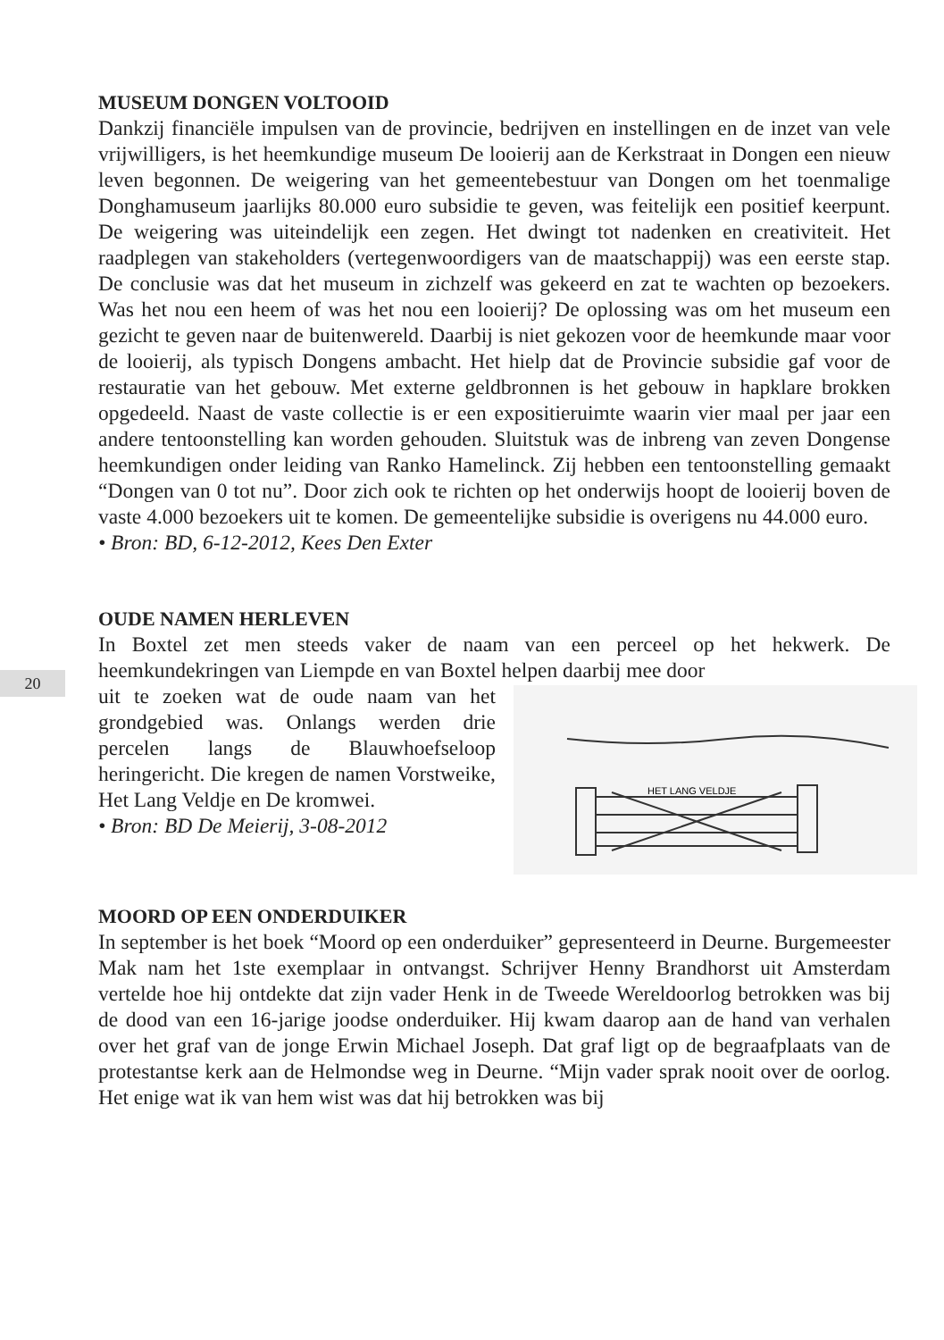20
MUSEUM DONGEN VOLTOOID
Dankzij financiële impulsen van de provincie, bedrijven en instellingen en de inzet van vele vrijwilligers, is het heemkundige museum De looierij aan de Kerkstraat in Dongen een nieuw leven begonnen. De weigering van het gemeentebestuur van Dongen om het toenmalige Donghamuseum jaarlijks 80.000 euro subsidie te geven, was feitelijk een positief keerpunt. De weigering was uiteindelijk een zegen. Het dwingt tot nadenken en creativiteit. Het raadplegen van stakeholders (vertegenwoordigers van de maatschappij) was een eerste stap. De conclusie was dat het museum in zichzelf was gekeerd en zat te wachten op bezoekers. Was het nou een heem of was het nou een looierij? De oplossing was om het museum een gezicht te geven naar de buitenwereld. Daarbij is niet gekozen voor de heemkunde maar voor de looierij, als typisch Dongens ambacht. Het hielp dat de Provincie subsidie gaf voor de restauratie van het gebouw. Met externe geldbronnen is het gebouw in hapklare brokken opgedeeld. Naast de vaste collectie is er een expositieruimte waarin vier maal per jaar een andere tentoonstelling kan worden gehouden. Sluitstuk was de inbreng van zeven Dongense heemkundigen onder leiding van Ranko Hamelinck. Zij hebben een tentoonstelling gemaakt “Dongen van 0 tot nu”. Door zich ook te richten op het onderwijs hoopt de looierij boven de vaste 4.000 bezoekers uit te komen. De gemeentelijke subsidie is overigens nu 44.000 euro.
• Bron: BD, 6-12-2012, Kees Den Exter
OUDE NAMEN HERLEVEN
In Boxtel zet men steeds vaker de naam van een perceel op het hekwerk. De heemkundekringen van Liempde en van Boxtel helpen daarbij mee door
HET LANG VELDJE
uit te zoeken wat de oude naam van het grondgebied was. Onlangs werden drie percelen langs de Blauwhoefseloop heringericht. Die kregen de namen Vorstweike, Het Lang Veldje en De kromwei.
• Bron: BD De Meierij, 3-08-2012
MOORD OP EEN ONDERDUIKER
In september is het boek “Moord op een onderduiker” gepresenteerd in Deurne. Burgemeester Mak nam het 1ste exemplaar in ontvangst. Schrijver Henny Brandhorst uit Amsterdam vertelde hoe hij ontdekte dat zijn vader Henk in de Tweede Wereldoorlog betrokken was bij de dood van een 16-jarige joodse onderduiker. Hij kwam daarop aan de hand van verhalen over het graf van de jonge Erwin Michael Joseph. Dat graf ligt op de begraafplaats van de protestantse kerk aan de Helmondse weg in Deurne. “Mijn vader sprak nooit over de oorlog. Het enige wat ik van hem wist was dat hij betrokken was bij